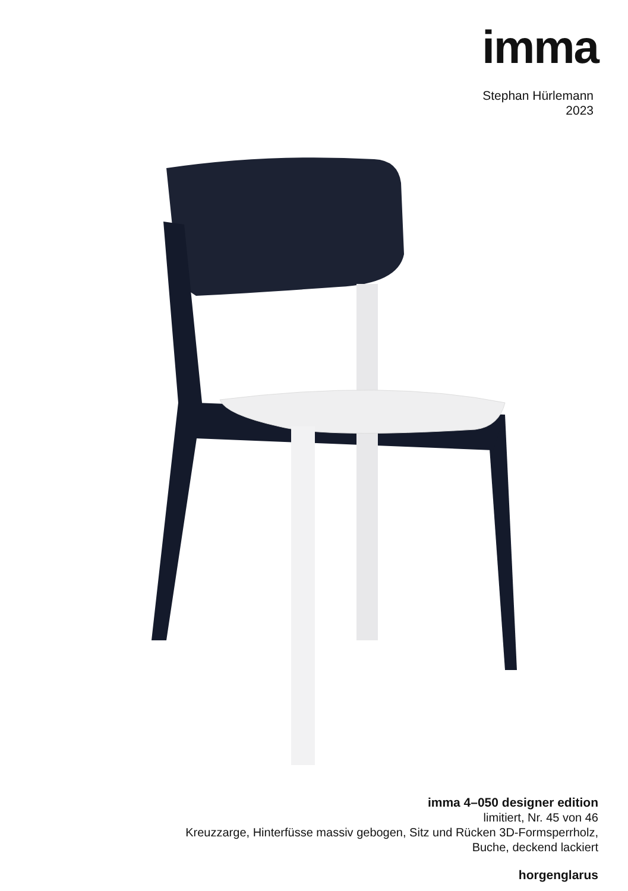imma
Stephan Hürlemann
2023
imma 4–050 designer edition
limitiert, Nr. 45 von 46
Kreuzzarge, Hinterfüsse massiv gebogen, Sitz und Rücken 3D-Formsperrholz,
Buche, deckend lackiert
horgenglarus